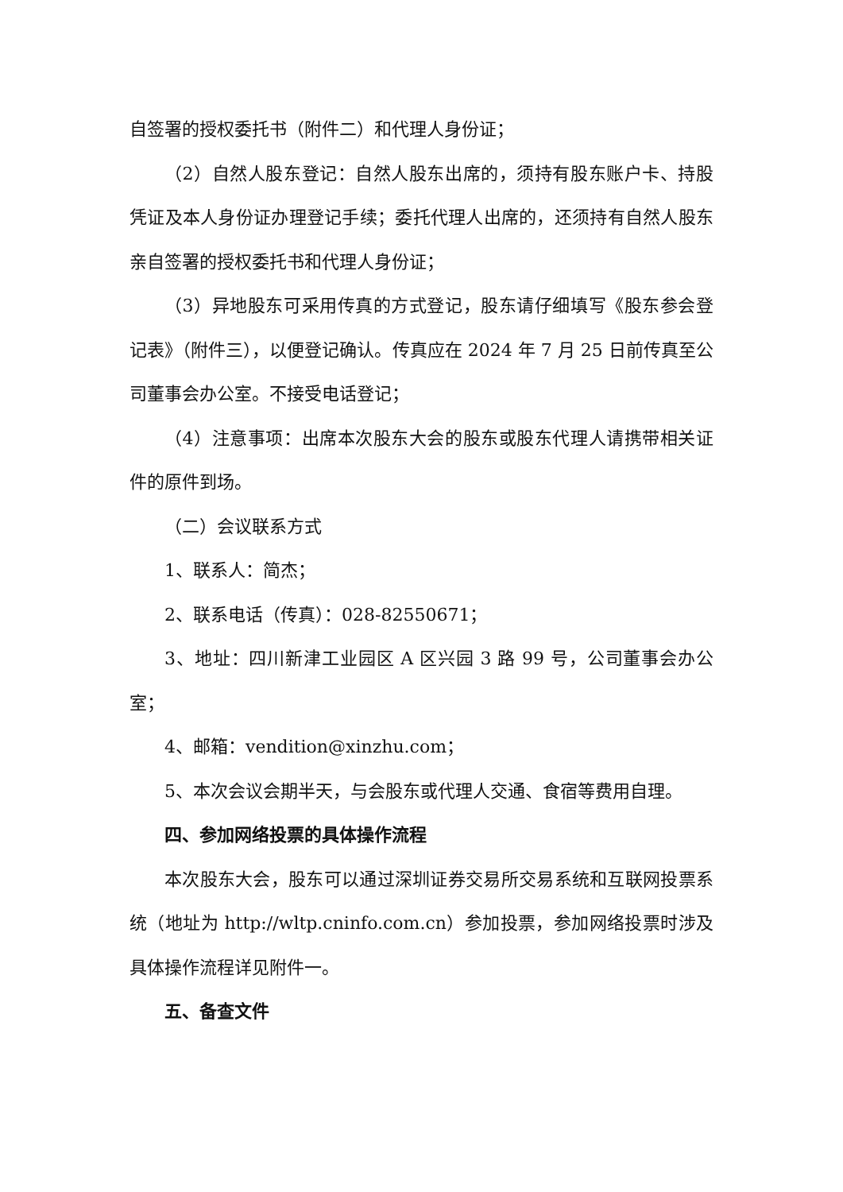自签署的授权委托书（附件二）和代理人身份证；
（2）自然人股东登记：自然人股东出席的，须持有股东账户卡、持股凭证及本人身份证办理登记手续；委托代理人出席的，还须持有自然人股东亲自签署的授权委托书和代理人身份证；
（3）异地股东可采用传真的方式登记，股东请仔细填写《股东参会登记表》（附件三），以便登记确认。传真应在 2024 年 7 月 25 日前传真至公司董事会办公室。不接受电话登记；
（4）注意事项：出席本次股东大会的股东或股东代理人请携带相关证件的原件到场。
（二）会议联系方式
1、联系人：简杰；
2、联系电话（传真）：028-82550671；
3、地址：四川新津工业园区 A 区兴园 3 路 99 号，公司董事会办公室；
4、邮箱：vendition@xinzhu.com；
5、本次会议会期半天，与会股东或代理人交通、食宿等费用自理。
四、参加网络投票的具体操作流程
本次股东大会，股东可以通过深圳证券交易所交易系统和互联网投票系统（地址为 http://wltp.cninfo.com.cn）参加投票，参加网络投票时涉及具体操作流程详见附件一。
五、备查文件